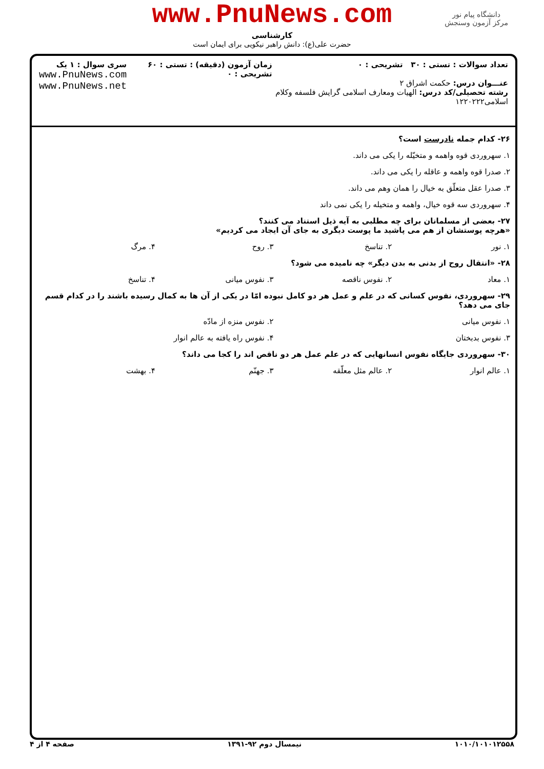www.PnuNews.com
کارشناسی
حضرت علی(ع): دانش راهبر نیکویی برای ایمان است
دانشگاه پیام نور
مرکز آزمون وسنجش
تعداد سوالات : تستی : ۳۰ تشریحی : ۰
عنـــوان درس: حکمت اشراق ۲
رشته تحصیلی/کد درس: الهیات ومعارف اسلامی گرایش فلسفه وکلام اسلامی۱۲۲۰۲۲۲
زمان آزمون (دقیقه) : تستی : ۶۰ تشریحی : ۰
سری سوال : ۱ یک
www.PnuNews.com
www.PnuNews.net
۲۶- کدام جمله نادرست است؟
۱. سهروردی قوه واهمه و متخیّله را یکی می داند.
۲. صدرا قوه واهمه و عاقله را یکی می داند.
۳. صدرا عقل متعلّق به خیال را همان وهم می داند.
۴. سهروردی سه قوه خیال، واهمه و متخیله را یکی نمی داند
۲۷- بعضی از مسلمانان برای چه مطلبی به آیه ذیل استناد می کنند؟
«هرچه پوستشان از هم می پاشید ما پوست دیگری به جای آن ایجاد می کردیم»
۱. نور ۲. تناسخ ۳. روح ۴. مرگ
۲۸- «انتقال روح از بدنی به بدن دیگر» چه نامیده می شود؟
۱. معاد ۲. نفوس ناقصه ۳. نفوس میانی ۴. تناسخ
۲۹- سهروردی، نفوس کسانی که در علم و عمل هر دو کامل نبوده امّا در یکی از آن ها به کمال رسیده باشند را در کدام قسم جای می دهد؟
۱. نفوس میانی ۲. نفوس منزه از مادّه
۳. نفوس بدبختان ۴. نفوس راه یافته به عالم انوار
۳۰- سهروردی جایگاه نفوس انسانهایی که در علم عمل هر دو ناقص اند را کجا می داند؟
۱. عالم انوار ۲. عالم مثل معلّقه ۳. جهنّم ۴. بهشت
۱۰۱۰/۱۰۱۰۱۲۵۵۸ نیمسال دوم ۹۲-۱۳۹۱ صفحه ۴ از ۴